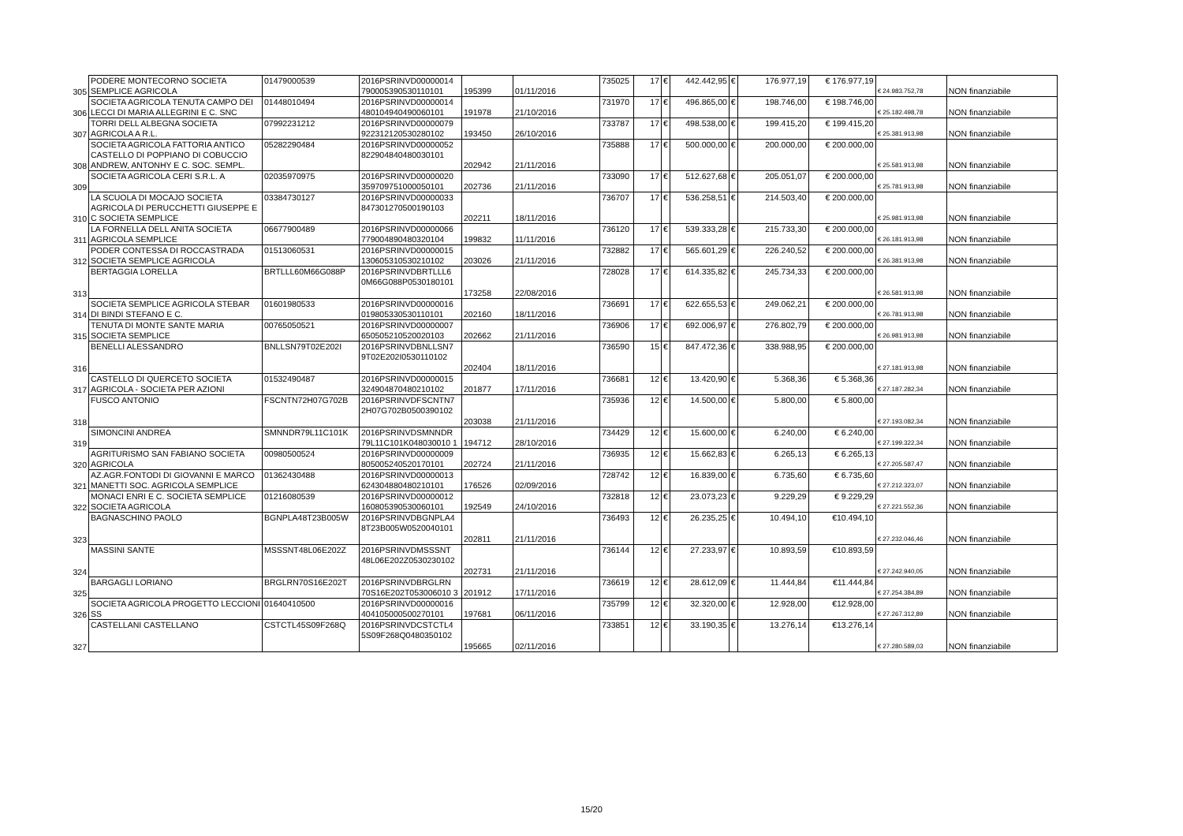| 305 | PODERE MONTECORNO SOCIETA SEMPLICE AGRICOLA | 01479000539 | 2016PSRINVD00000014 790005390530110101 | 195399 | 01/11/2016 | 735025 | 17 | € | 442.442,95 | € | 176.977,19 | € 176.977,19 | € 24.983.752,78 | NON finanziabile |
| 306 | SOCIETA AGRICOLA TENUTA CAMPO DEI LECCI DI MARIA ALLEGRINI E C. SNC | 01448010494 | 2016PSRINVD00000014 480104940490060101 | 191978 | 21/10/2016 | 731970 | 17 | € | 496.865,00 | € | 198.746,00 | € 198.746,00 | € 25.182.498,78 | NON finanziabile |
| 307 | TORRI DELL ALBEGNA SOCIETA AGRICOLA A R.L. | 07992231212 | 2016PSRINVD00000079 922312120530280102 | 193450 | 26/10/2016 | 733787 | 17 | € | 498.538,00 | € | 199.415,20 | € 199.415,20 | € 25.381.913,98 | NON finanziabile |
| 308 | SOCIETA AGRICOLA FATTORIA ANTICO CASTELLO DI POPPIANO DI COBUCCIO ANDREW, ANTONHY E C. SOC. SEMPL. | 05282290484 | 2016PSRINVD00000052 822904840480030101 | 202942 | 21/11/2016 | 735888 | 17 | € | 500.000,00 | € | 200.000,00 | € 200.000,00 | € 25.581.913,98 | NON finanziabile |
| 309 | SOCIETA AGRICOLA CERI S.R.L. A | 02035970975 | 2016PSRINVD00000020 359709751000050101 | 202736 | 21/11/2016 | 733090 | 17 | € | 512.627,68 | € | 205.051,07 | € 200.000,00 | € 25.781.913,98 | NON finanziabile |
| 310 | LA SCUOLA DI MOCAJO SOCIETA AGRICOLA DI PERUCCHETTI GIUSEPPE E C SOCIETA SEMPLICE | 03384730127 | 2016PSRINVD00000033 847301270500190103 | 202211 | 18/11/2016 | 736707 | 17 | € | 536.258,51 | € | 214.503,40 | € 200.000,00 | € 25.981.913,98 | NON finanziabile |
| 311 | LA FORNELLA DELL ANITA SOCIETA AGRICOLA SEMPLICE | 06677900489 | 2016PSRINVD00000066 779004890480320104 | 199832 | 11/11/2016 | 736120 | 17 | € | 539.333,28 | € | 215.733,30 | € 200.000,00 | € 26.181.913,98 | NON finanziabile |
| 312 | PODER CONTESSA DI ROCCASTRADA SOCIETA SEMPLICE AGRICOLA | 01513060531 | 2016PSRINVD00000015 130605310530210102 | 203026 | 21/11/2016 | 732882 | 17 | € | 565.601,29 | € | 226.240,52 | € 200.000,00 | € 26.381.913,98 | NON finanziabile |
| 313 | BERTAGGIA LORELLA | BRTLLL60M66G088P | 2016PSRINVDBRTLLL6 0M66G088P0530180101 | 173258 | 22/08/2016 | 728028 | 17 | € | 614.335,82 | € | 245.734,33 | € 200.000,00 | € 26.581.913,98 | NON finanziabile |
| 314 | SOCIETA SEMPLICE AGRICOLA STEBAR DI BINDI STEFANO E C. | 01601980533 | 2016PSRINVD00000016 019805330530110101 | 202160 | 18/11/2016 | 736691 | 17 | € | 622.655,53 | € | 249.062,21 | € 200.000,00 | € 26.781.913,98 | NON finanziabile |
| 315 | TENUTA DI MONTE SANTE MARIA SOCIETA SEMPLICE | 00765050521 | 2016PSRINVD00000007 650505210520020103 | 202662 | 21/11/2016 | 736906 | 17 | € | 692.006,97 | € | 276.802,79 | € 200.000,00 | € 26.981.913,98 | NON finanziabile |
| 316 | BENELLI ALESSANDRO | BNLLSN79T02E202I | 2016PSRINVDBNLLSN7 9T02E202I0530110102 | 202404 | 18/11/2016 | 736590 | 15 | € | 847.472,36 | € | 338.988,95 | € 200.000,00 | € 27.181.913,98 | NON finanziabile |
| 317 | CASTELLO DI QUERCETO SOCIETA AGRICOLA - SOCIETA PER AZIONI | 01532490487 | 2016PSRINVD00000015 324904870480210102 | 201877 | 17/11/2016 | 736681 | 12 | € | 13.420,90 | € | 5.368,36 | € 5.368,36 | € 27.187.282,34 | NON finanziabile |
| 318 | FUSCO ANTONIO | FSCNTN72H07G702B | 2016PSRINVDFSCNTN7 2H07G702B0500390102 | 203038 | 21/11/2016 | 735936 | 12 | € | 14.500,00 | € | 5.800,00 | € 5.800,00 | € 27.193.082,34 | NON finanziabile |
| 319 | SIMONCINI ANDREA | SMNNDR79L11C101K | 2016PSRINVDSMNNDR 79L11C101K048030010 1 | 194712 | 28/10/2016 | 734429 | 12 | € | 15.600,00 | € | 6.240,00 | € 6.240,00 | € 27.199.322,34 | NON finanziabile |
| 320 | AGRITURISMO SAN FABIANO SOCIETA AGRICOLA | 00980500524 | 2016PSRINVD00000009 805005240520170101 | 202724 | 21/11/2016 | 736935 | 12 | € | 15.662,83 | € | 6.265,13 | € 6.265,13 | € 27.205.587,47 | NON finanziabile |
| 321 | AZ.AGR.FONTODI DI GIOVANNI E MARCO MANETTI SOC. AGRICOLA SEMPLICE | 01362430488 | 2016PSRINVD00000013 624304880480210101 | 176526 | 02/09/2016 | 728742 | 12 | € | 16.839,00 | € | 6.735,60 | € 6.735,60 | € 27.212.323,07 | NON finanziabile |
| 322 | MONACI ENRI E C. SOCIETA SEMPLICE SOCIETA AGRICOLA | 01216080539 | 2016PSRINVD00000012 160805390530060101 | 192549 | 24/10/2016 | 732818 | 12 | € | 23.073,23 | € | 9.229,29 | € 9.229,29 | € 27.221.552,36 | NON finanziabile |
| 323 | BAGNASCHINO PAOLO | BGNPLA48T23B005W | 2016PSRINVDBGNPLA4 8T23B005W0520040101 | 202811 | 21/11/2016 | 736493 | 12 | € | 26.235,25 | € | 10.494,10 | €10.494,10 | € 27.232.046,46 | NON finanziabile |
| 324 | MASSINI SANTE | MSSSNT48L06E202Z | 2016PSRINVDMSSSNT 48L06E202Z0530230102 | 202731 | 21/11/2016 | 736144 | 12 | € | 27.233,97 | € | 10.893,59 | €10.893,59 | € 27.242.940,05 | NON finanziabile |
| 325 | BARGAGLI LORIANO | BRGLRN70S16E202T | 2016PSRINVDBRGLRN 70S16E202T053006010 3 | 201912 | 17/11/2016 | 736619 | 12 | € | 28.612,09 | € | 11.444,84 | €11.444,84 | € 27.254.384,89 | NON finanziabile |
| 326 | SOCIETA AGRICOLA PROGETTO LECCIONI SS | 01640410500 | 2016PSRINVD00000016 404105000500270101 | 197681 | 06/11/2016 | 735799 | 12 | € | 32.320,00 | € | 12.928,00 | €12.928,00 | € 27.267.312,89 | NON finanziabile |
| 327 | CASTELLANI CASTELLANO | CSTCTL45S09F268Q | 2016PSRINVDCSTCTL4 5S09F268Q0480350102 | 195665 | 02/11/2016 | 733851 | 12 | € | 33.190,35 | € | 13.276,14 | €13.276,14 | € 27.280.589,03 | NON finanziabile |
15/20